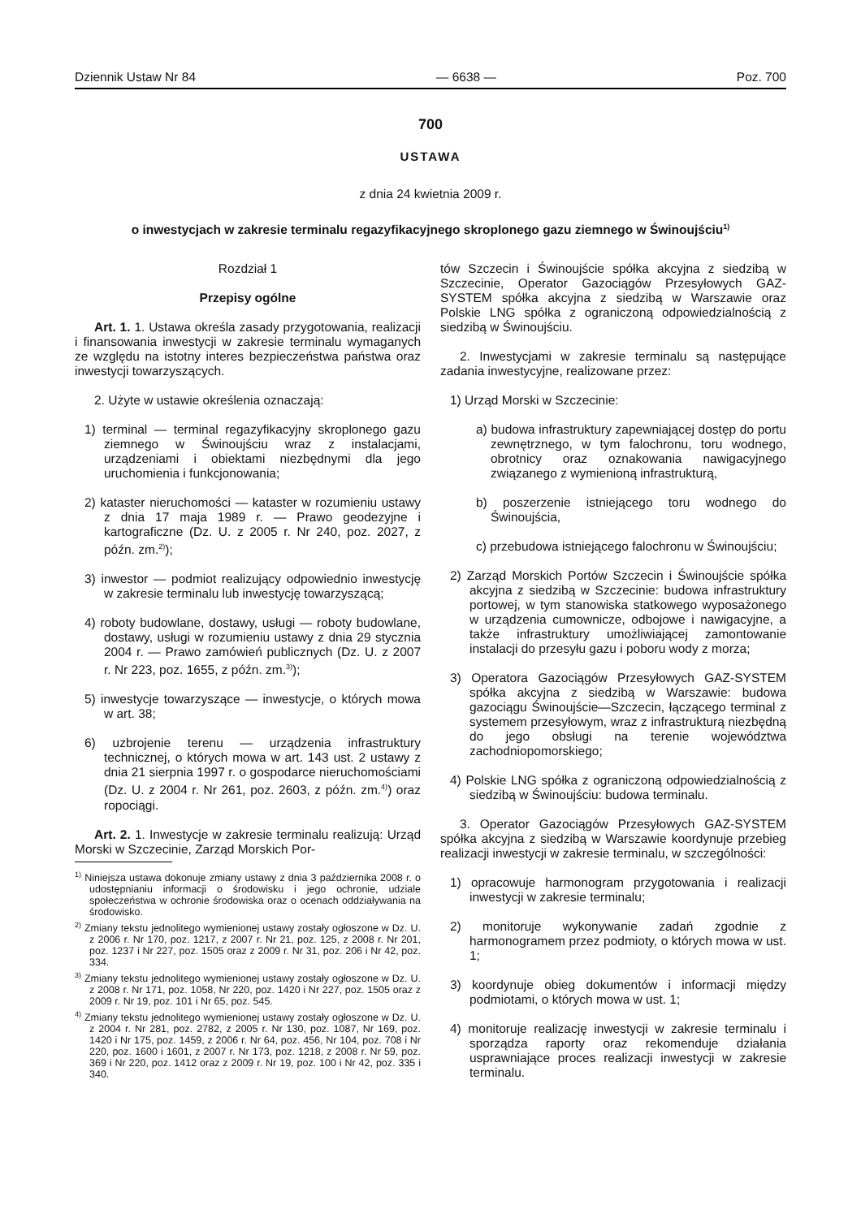Dziennik Ustaw Nr 84 — 6638 — Poz. 700
700
USTAWA
z dnia 24 kwietnia 2009 r.
o inwestycjach w zakresie terminalu regazyfikacyjnego skroplonego gazu ziemnego w Świnoujściu<sup>1)</sup>
Rozdział 1
Przepisy ogólne
Art. 1. 1. Ustawa określa zasady przygotowania, realizacji i finansowania inwestycji w zakresie terminalu wymaganych ze względu na istotny interes bezpieczeństwa państwa oraz inwestycji towarzyszących.
2. Użyte w ustawie określenia oznaczają:
1) terminal — terminal regazyfikacyjny skroplonego gazu ziemnego w Świnoujściu wraz z instalacjami, urządzeniami i obiektami niezbędnymi dla jego uruchomienia i funkcjonowania;
2) kataster nieruchomości — kataster w rozumieniu ustawy z dnia 17 maja 1989 r. — Prawo geodezyjne i kartograficzne (Dz. U. z 2005 r. Nr 240, poz. 2027, z późn. zm.<sup>2)</sup>);
3) inwestor — podmiot realizujący odpowiednio inwestycję w zakresie terminalu lub inwestycję towarzyszącą;
4) roboty budowlane, dostawy, usługi — roboty budowlane, dostawy, usługi w rozumieniu ustawy z dnia 29 stycznia 2004 r. — Prawo zamówień publicznych (Dz. U. z 2007 r. Nr 223, poz. 1655, z późn. zm.<sup>3)</sup>);
5) inwestycje towarzyszące — inwestycje, o których mowa w art. 38;
6) uzbrojenie terenu — urządzenia infrastruktury technicznej, o których mowa w art. 143 ust. 2 ustawy z dnia 21 sierpnia 1997 r. o gospodarce nieruchomościami (Dz. U. z 2004 r. Nr 261, poz. 2603, z późn. zm.<sup>4)</sup>) oraz ropociągi.
Art. 2. 1. Inwestycje w zakresie terminalu realizują: Urząd Morski w Szczecinie, Zarząd Morskich Por-
<sup>1)</sup> Niniejsza ustawa dokonuje zmiany ustawy z dnia 3 października 2008 r. o udostępnianiu informacji o środowisku i jego ochronie, udziale społeczeństwa w ochronie środowiska oraz o ocenach oddziaływania na środowisko.
<sup>2)</sup> Zmiany tekstu jednolitego wymienionej ustawy zostały ogłoszone w Dz. U. z 2006 r. Nr 170, poz. 1217, z 2007 r. Nr 21, poz. 125, z 2008 r. Nr 201, poz. 1237 i Nr 227, poz. 1505 oraz z 2009 r. Nr 31, poz. 206 i Nr 42, poz. 334.
<sup>3)</sup> Zmiany tekstu jednolitego wymienionej ustawy zostały ogłoszone w Dz. U. z 2008 r. Nr 171, poz. 1058, Nr 220, poz. 1420 i Nr 227, poz. 1505 oraz z 2009 r. Nr 19, poz. 101 i Nr 65, poz. 545.
<sup>4)</sup> Zmiany tekstu jednolitego wymienionej ustawy zostały ogłoszone w Dz. U. z 2004 r. Nr 281, poz. 2782, z 2005 r. Nr 130, poz. 1087, Nr 169, poz. 1420 i Nr 175, poz. 1459, z 2006 r. Nr 64, poz. 456, Nr 104, poz. 708 i Nr 220, poz. 1600 i 1601, z 2007 r. Nr 173, poz. 1218, z 2008 r. Nr 59, poz. 369 i Nr 220, poz. 1412 oraz z 2009 r. Nr 19, poz. 100 i Nr 42, poz. 335 i 340.
tów Szczecin i Świnoujście spółka akcyjna z siedzibą w Szczecinie, Operator Gazociągów Przesyłowych GAZ-SYSTEM spółka akcyjna z siedzibą w Warszawie oraz Polskie LNG spółka z ograniczoną odpowiedzialnością z siedzibą w Świnoujściu.
2. Inwestycjami w zakresie terminalu są następujące zadania inwestycyjne, realizowane przez:
1) Urząd Morski w Szczecinie:
a) budowa infrastruktury zapewniającej dostęp do portu zewnętrznego, w tym falochronu, toru wodnego, obrotnicy oraz oznakowania nawigacyjnego związanego z wymienioną infrastrukturą,
b) poszerzenie istniejącego toru wodnego do Świnoujścia,
c) przebudowa istniejącego falochronu w Świnoujściu;
2) Zarząd Morskich Portów Szczecin i Świnoujście spółka akcyjna z siedzibą w Szczecinie: budowa infrastruktury portowej, w tym stanowiska statkowego wyposażonego w urządzenia cumownicze, odbojowe i nawigacyjne, a także infrastruktury umożliwiającej zamontowanie instalacji do przesyłu gazu i poboru wody z morza;
3) Operatora Gazociągów Przesyłowych GAZ-SYSTEM spółka akcyjna z siedzibą w Warszawie: budowa gazociągu Świnoujście—Szczecin, łączącego terminal z systemem przesyłowym, wraz z infrastrukturą niezbędną do jego obsługi na terenie województwa zachodniopomorskiego;
4) Polskie LNG spółka z ograniczoną odpowiedzialnością z siedzibą w Świnoujściu: budowa terminalu.
3. Operator Gazociągów Przesyłowych GAZ-SYSTEM spółka akcyjna z siedzibą w Warszawie koordynuje przebieg realizacji inwestycji w zakresie terminalu, w szczególności:
1) opracowuje harmonogram przygotowania i realizacji inwestycji w zakresie terminalu;
2) monitoruje wykonywanie zadań zgodnie z harmonogramem przez podmioty, o których mowa w ust. 1;
3) koordynuje obieg dokumentów i informacji między podmiotami, o których mowa w ust. 1;
4) monitoruje realizację inwestycji w zakresie terminalu i sporządza raporty oraz rekomenduje działania usprawniające proces realizacji inwestycji w zakresie terminalu.